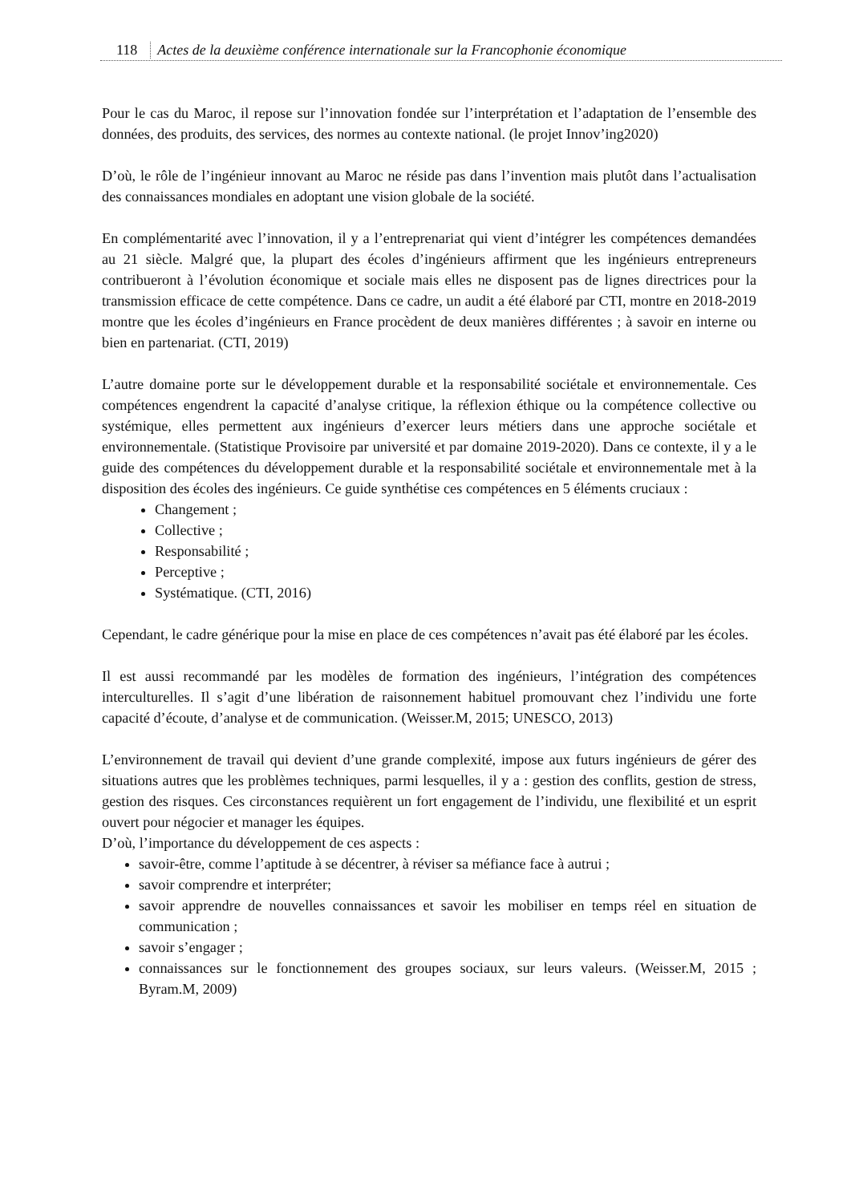118 Actes de la deuxième conférence internationale sur la Francophonie économique
Pour le cas du Maroc, il repose sur l’innovation fondée sur l’interprétation et l’adaptation de l’ensemble des données, des produits, des services, des normes au contexte national. (le projet Innov’ing2020)
D’où, le rôle de l’ingénieur innovant au Maroc ne réside pas dans l’invention mais plutôt dans l’actualisation des connaissances mondiales en adoptant une vision globale de la société.
En complémentarité avec l’innovation, il y a l’entreprenariat qui vient d’intégrer les compétences demandées au 21 siècle. Malgré que, la plupart des écoles d’ingénieurs affirment que les ingénieurs entrepreneurs contribueront à l’évolution économique et sociale mais elles ne disposent pas de lignes directrices pour la transmission efficace de cette compétence. Dans ce cadre, un audit a été élaboré par CTI, montre en 2018-2019 montre que les écoles d’ingénieurs en France procèdent de deux manières différentes ; à savoir en interne ou bien en partenariat. (CTI, 2019)
L’autre domaine porte sur le développement durable et la responsabilité sociétale et environnementale. Ces compétences engendrent la capacité d’analyse critique, la réflexion éthique ou la compétence collective ou systémique, elles permettent aux ingénieurs d’exercer leurs métiers dans une approche sociétale et environnementale. (Statistique Provisoire par université et par domaine 2019-2020). Dans ce contexte, il y a le guide des compétences du développement durable et la responsabilité sociétale et environnementale met à la disposition des écoles des ingénieurs. Ce guide synthétise ces compétences en 5 éléments cruciaux :
Changement ;
Collective ;
Responsabilité ;
Perceptive ;
Systématique. (CTI, 2016)
Cependant, le cadre générique pour la mise en place de ces compétences n’avait pas été élaboré par les écoles.
Il est aussi recommandé par les modèles de formation des ingénieurs, l’intégration des compétences interculturelles. Il s’agit d’une libération de raisonnement habituel promouvant chez l’individu une forte capacité d’écoute, d’analyse et de communication. (Weisser.M, 2015; UNESCO, 2013)
L’environnement de travail qui devient d’une grande complexité, impose aux futurs ingénieurs de gérer des situations autres que les problèmes techniques, parmi lesquelles, il y a : gestion des conflits, gestion de stress, gestion des risques. Ces circonstances requièrent un fort engagement de l’individu, une flexibilité et un esprit ouvert pour négocier et manager les équipes.
D’où, l’importance du développement de ces aspects :
savoir-être, comme l’aptitude à se décentrer, à réviser sa méfiance face à autrui ;
savoir comprendre et interpréter;
savoir apprendre de nouvelles connaissances et savoir les mobiliser en temps réel en situation de communication ;
savoir s’engager ;
connaissances sur le fonctionnement des groupes sociaux, sur leurs valeurs. (Weisser.M, 2015 ; Byram.M, 2009)